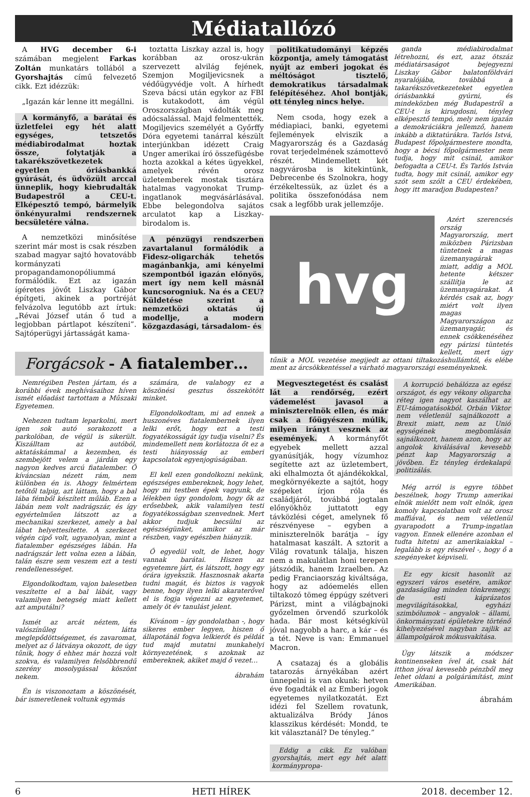Médiatallózó
A HVG december 6-i számában megjelent Farkas Zoltán munkatárs tollából a Gyorshajtás című felvezető cikk. Ezt idézzük:
„Igazán kár lenne itt megállni.
A kormányfő, a barátai és üzletfelei egy hét alatt egységes, tetszetős médiabirodalmat hoztak össze, folytatják a takarékszövetkezetek egyetlen óriásbankká gyúrását, és üdvözült arccal ünneplik, hogy kiebrudalták Budapestről a CEU-t. Elképesztő tempó, bármelyik önkényuralmi rendszernek becsületére válna.
A nemzetközi minősítése szerint már most is csak részben szabad magyar sajtó hovatovább kormányzati propagandamonopóliummá formálódik. Ezt az igazán ígéretes jövőt Liszkay Gábor építgeti, akinek a portréját felvázolva legutóbb azt írtuk: „Révai József után ő tud a legjobban pártlapot készíteni”. Sajtóperügyi jártasságát kama-
toztatta Liszkay azzal is, hogy korábban az orosz-ukrán szervezett alvilág fejének, Szemjon Mogiljevicsnek a védőügyvédje volt. A hírhedt Szeva bácsi után egykor az FBI is kutakodott, ám végül Oroszországban vádolták meg adócsalással. Majd felmentették. Mogiljevics személyét a Győrffy Dóra egyetemi tanárral készült interjúnkban idézett Craig Unger amerikai író összefügésbe hozta azokkal a kétes ügyekkel, amelyek révén orosz üzletemberek mostak tisztára hatalmas vagyonokat Trump-ingatlanok megvásárlásával. Ebbe belegondolva sajátos arculatot kap a Liszkay-birodalom is.
A pénzügyi rendszerben zavartalanul formálódik a Fidesz-oligarchák tehetős magánbankja, ami kényelmi szempontból igazán előnyös, mert így nem kell másnál kuncsorogniuk. Na és a CEU? Küldetése szerint a nemzetközi oktatás új modellje, a modern közgazdasági, társadalom- és
Forgácsok - A fiatalember…
Nemrégiben Pesten jártam, és a korábbi évek meghívásaihoz híven ismét előadást tartottam a Műszaki Egyetemen.
Nehezen tudtam leparkolni, mert igen sok autó sorakozott a parkolóban, de végül is sikerült. Kiszálltam az autóból, aktatáskámmal a kezemben, és szembejött velem a járdán egy nagyon kedves arcú fiatalember. Ő kíváncsian nézett rám, nem különben én is. Ahogy felmértem tetőtől talpig, azt láttam, hogy a bal lába fémből készített műláb. Ezen a lábán nem volt nadrágszár, és így egyértelműen látszott az a mechanikai szerkezet, amely a bal lábat helyettesítette. A szerkezet végén cipő volt, ugyanolyan, mint a fiatalember egészséges lábán. Ha nadrágszár lett volna ezen a lábán, talán észre sem veszem ezt a testi rendellenességet.
Elgondolkodtam, vajon balesetben veszítette el a bal lábát, vagy valamilyen betegség miatt kellett azt amputálni?
Ismét az arcát néztem, és valószínűleg látta meglepődöttségemet, és zavaromat, melyet az ő látványa okozott, de úgy tűnik, hogy ő ehhez már hozzá volt szokva, és valamilyen felsőbbrendű szerény mosolygással köszönt nekem.
Én is viszonoztam a köszönését, bár ismeretlenek voltunk egymás
számára, de valahogy ez a köszönési gesztus összekötött minket.
Elgondolkodtam, mi ad ennek a huszonéves fiatalembernek ilyen lelki erőt, hogy ezt a testi fogyatékosságát így tudja viselni? És mindemellett nem korlátozza őt ez a testi hiányosság az emberi kapcsolatok egyenjogúságában.
El kell ezen gondolkozni nekünk, egészséges embereknek, hogy lehet, hogy mi testben épek vagyunk, de lélekben úgy gondolom, hogy ők az erősebbek, akik valamilyen testi fogyatékosságban szenvednek. Mert akkor tudjuk becsülni az egészségünket, amikor az már részben, vagy egészben hiányzik.
Ő egyedül volt, de lehet, hogy vannak barátai. Hiszen az egyetemre járt, és látszott, hogy egy órára igyekszik. Hasznosnak akarta tudni magát, és biztos is vagyok benne, hogy ilyen lelki akaraterővel el is fogja végezni az egyetemet, amely öt év tanulást jelent.
Kívánom – így gondolatban -, hogy sikeres ember legyen, hiszen ő állapotánál fogva lelkierőt és példát tud majd mutatni munkahelyi környezetének, s azoknak az embereknek, akiket majd ő vezet…
ábrahám
politikatudományi képzés központja, amely támogatást nyújt az emberi jogokat és méltóságot tisztelő, demokratikus társadalmak felépítéséhez. Ahol bontják, ott tényleg nincs helye.
Nem csoda, hogy ezek a médiapiaci, banki, egyetemi fejlemények elviszik a Magyarország és a Gazdaság rovat terjedelmének számottevő részét. Mindemellett két nagyvárosba is kitekintünk, Debrecenbe és Szolnokra, hogy érzékeltessük, az üzlet és a politika összefonódása nem csak a legfőbb urak jellemzője.
ganda médiabirodalmat létrehozni, és ezt, azaz ötszáz médiatársaságot bejegyezni Liszkay Gábor balatonföldvári nyaralójába, továbbá a takarékszövetkezeteket egyetlen óriásbankká gyúrni, és mindeközben még Budapestről a CEU-t is kirugdosni, tényleg elképesztő tempó, mely nem igazán a demokráciákra jellemző, hanem inkább a diktatúrákra. Tarlós Istvá, Budapest főpolgármestere mondta, hogy a bécsi főpolgármester nem tudja, hogy mit csinál, amikor befogadta a CEU-t. És Tarlós István tudta, hogy mit csinál, amikor egy szót sem szólt a CEU érdekében, hogy itt maradjon Budapesten?
hvg
Azért szerencsés ország Magyarország, mert miközben Párizsban tüntetnek a magas üzemanyagárak miatt, addig a MOL hetente kétszer szállítja le az üzemanyagárakat. A kérdés csak az, hogy miért volt ilyen magas Magyarországon az üzemanyagár, és ennek csökkenéséhez egy párizsi tüntetés kellett, mert úgy tűnik a MOL vezetése megijedt az ottani tiltakozáshullámtól, és elébe ment az árcsökkentéssel a várható magyarországi eseményeknek.
Megvesztegetést és csalást lát a rendőrség, ezért vádemelést javasol a miniszterelnök ellen, és már csak a főügyészen múlik, milyen irányt vesznek az események. A kormányfőt egyebek mellett azzal gyanúsítják, hogy vízumhoz segítette azt az üzletembert, aki elhalmozta őt ajándékokkal, megkörnyékezte a sajtót, hogy szépeket írjon róla és családjáról, továbbá jogtalan előnyökhöz juttatott egy távközlési céget, amelynek fő részvényese – egyben a miniszterelnök barátja – így hatalmasat kaszált. A sztorit a Világ rovatunk tálalja, hiszen nem a makulátlan honi terepen játszódik, hanem Izraelben. Az pedig Franciaország kiváltsága, hogy az adóemelés ellen tiltakozó tömeg éppúgy szétveri Párizst, mint a világbajnoki győzelmen örvendő szurkolók hada. Bár most kétségkívül jóval nagyobb a harc, a kár – és a tét. Neve is van: Emmanuel Macron.
A csatazaj és a globális tatarozás árnyékában azért ünnepelni is van okunk: hetven éve fogadták el az Emberi jogok egyetemes nyilatkozatát. Ezt idézi fel Szellem rovatunk, aktualizálva Bródy János klasszikus kérdését: Mondd, te kit választanál? De tényleg.”
Eddig a cikk. Ez valóban gyorshajtás, mert egy hét alatt kormánypropa-
A korrupció behálózza az egész országot, és egy vékony oligarcha réteg igen nagyot kaszálhat az EU-támogatásokból. Orbán Viktor nem véletlenül sajnálkozott a Brexit miatt, nem az Unió egységének megbomlásán sajnálkozott, hanem azon, hogy az angolok kiválásával kevesebb pénzt kap Magyarország a jövőben. Ez tényleg érdekalapú politizálás.
Még arról is egyre többet beszélnek, hogy Trump amerikai elnök mielőtt nem volt elnök, igen komoly kapcsolatban volt az orosz maffiával, és nem véletlenül gyarapodott a Trump-ingatlan vagyon. Ennek ellenére azonban el tudta hitetni az amerikaiakkal – legalább is egy részével -, hogy ő a szegényeket képviseli.
Ez egy kicsit hasonlít az egyszeri város esetére, amikor gazdaságilag minden tönkremegy, de esti káprázatos megvilágításokkal, egyházi szimbólumok – angyalok – állami, önkormányzati épületekre történő kihelyezésével nagyban zajlik az állampolgárok mókusvakítása.
Úgy látszik a módszer kontinenseken ível át, csak hát itthon jóval kevesebb pénzből meg lehet oldani a polgárámítást, mint Amerikában.
ábrahám
6 HETI HÍREK 2018. december 12.